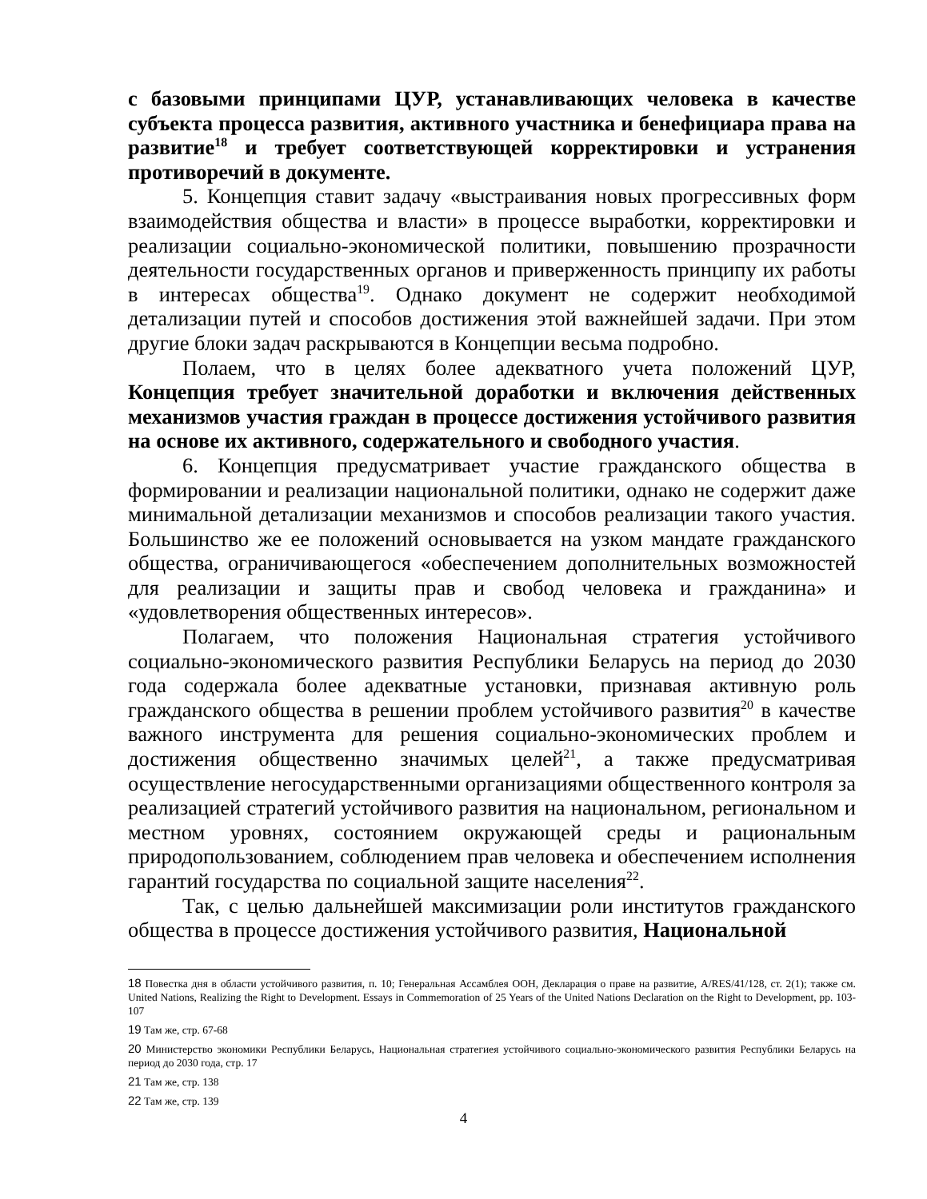с базовыми принципами ЦУР, устанавливающих человека в качестве субъекта процесса развития, активного участника и бенефициара права на развитие<sup>18</sup> и требует соответствующей корректировки и устранения противоречий в документе.
5. Концепция ставит задачу «выстраивания новых прогрессивных форм взаимодействия общества и власти» в процессе выработки, корректировки и реализации социально-экономической политики, повышению прозрачности деятельности государственных органов и приверженность принципу их работы в интересах общества<sup>19</sup>. Однако документ не содержит необходимой детализации путей и способов достижения этой важнейшей задачи. При этом другие блоки задач раскрываются в Концепции весьма подробно.
Полаем, что в целях более адекватного учета положений ЦУР, Концепция требует значительной доработки и включения действенных механизмов участия граждан в процессе достижения устойчивого развития на основе их активного, содержательного и свободного участия.
6. Концепция предусматривает участие гражданского общества в формировании и реализации национальной политики, однако не содержит даже минимальной детализации механизмов и способов реализации такого участия. Большинство же ее положений основывается на узком мандате гражданского общества, ограничивающегося «обеспечением дополнительных возможностей для реализации и защиты прав и свобод человека и гражданина» и «удовлетворения общественных интересов».
Полагаем, что положения Национальная стратегия устойчивого социально-экономического развития Республики Беларусь на период до 2030 года содержала более адекватные установки, признавая активную роль гражданского общества в решении проблем устойчивого развития<sup>20</sup> в качестве важного инструмента для решения социально-экономических проблем и достижения общественно значимых целей<sup>21</sup>, а также предусматривая осуществление негосударственными организациями общественного контроля за реализацией стратегий устойчивого развития на национальном, региональном и местном уровнях, состоянием окружающей среды и рациональным природопользованием, соблюдением прав человека и обеспечением исполнения гарантий государства по социальной защите населения<sup>22</sup>.
Так, с целью дальнейшей максимизации роли институтов гражданского общества в процессе достижения устойчивого развития, Национальной
18 Повестка дня в области устойчивого развития, п. 10; Генеральная Ассамблея ООН, Декларация о праве на развитие, A/RES/41/128, ст. 2(1); также см. United Nations, Realizing the Right to Development. Essays in Commemoration of 25 Years of the United Nations Declaration on the Right to Development, pp. 103-107
19 Там же, стр. 67-68
20 Министерство экономики Республики Беларусь, Национальная стратегиея устойчивого социально-экономического развития Республики Беларусь на период до 2030 года, стр. 17
21 Там же, стр. 138
22 Там же, стр. 139
4